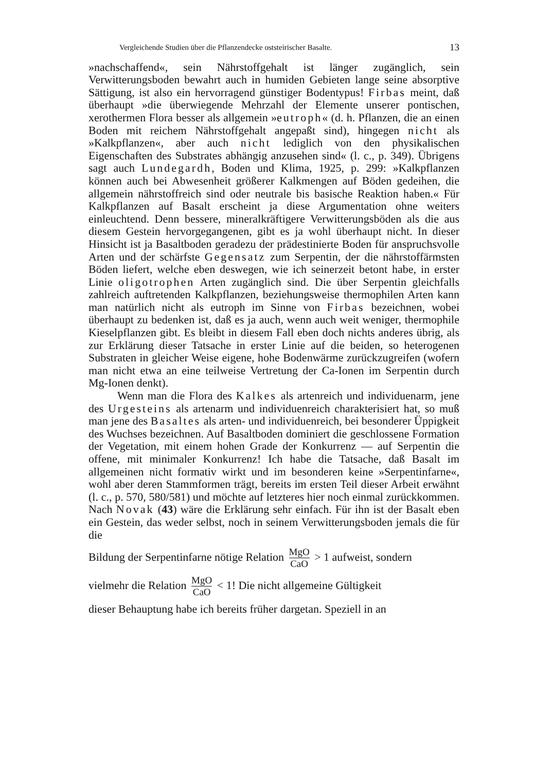Vergleichende Studien über die Pflanzendecke oststeirischer Basalte. 13
»nachschaffend«, sein Nährstoffgehalt ist länger zugänglich, sein Verwitterungsboden bewahrt auch in humiden Gebieten lange seine absorptive Sättigung, ist also ein hervorragend günstiger Bodentypus! Firbas meint, daß überhaupt »die überwiegende Mehrzahl der Elemente unserer pontischen, xerothermen Flora besser als allgemein »eutroph« (d. h. Pflanzen, die an einen Boden mit reichem Nährstoffgehalt angepaßt sind), hingegen nicht als »Kalkpflanzen«, aber auch nicht lediglich von den physikalischen Eigenschaften des Substrates abhängig anzusehen sind« (l. c., p. 349). Übrigens sagt auch Lundegardh, Boden und Klima, 1925, p. 299: »Kalkpflanzen können auch bei Abwesenheit größerer Kalkmengen auf Böden gedeihen, die allgemein nährstoffreich sind oder neutrale bis basische Reaktion haben.« Für Kalkpflanzen auf Basalt erscheint ja diese Argumentation ohne weiters einleuchtend. Denn bessere, mineralkräftigere Verwitterungsböden als die aus diesem Gestein hervorgegangenen, gibt es ja wohl überhaupt nicht. In dieser Hinsicht ist ja Basaltboden geradezu der prädestinierte Boden für anspruchsvolle Arten und der schärfste Gegensatz zum Serpentin, der die nährstoffärmsten Böden liefert, welche eben deswegen, wie ich seinerzeit betont habe, in erster Linie oligotrophen Arten zugänglich sind. Die über Serpentin gleichfalls zahlreich auftretenden Kalkpflanzen, beziehungsweise thermophilen Arten kann man natürlich nicht als eutroph im Sinne von Firbas bezeichnen, wobei überhaupt zu bedenken ist, daß es ja auch, wenn auch weit weniger, thermophile Kieselpflanzen gibt. Es bleibt in diesem Fall eben doch nichts anderes übrig, als zur Erklärung dieser Tatsache in erster Linie auf die beiden, so heterogenen Substraten in gleicher Weise eigene, hohe Bodenwärme zurückzugreifen (wofern man nicht etwa an eine teilweise Vertretung der Ca-Ionen im Serpentin durch Mg-Ionen denkt).
Wenn man die Flora des Kalkes als artenreich und individuenarm, jene des Urgesteins als artenarm und individuenreich charakterisiert hat, so muß man jene des Basaltes als arten- und individuenreich, bei besonderer Üppigkeit des Wuchses bezeichnen. Auf Basaltboden dominiert die geschlossene Formation der Vegetation, mit einem hohen Grade der Konkurrenz — auf Serpentin die offene, mit minimaler Konkurrenz! Ich habe die Tatsache, daß Basalt im allgemeinen nicht formativ wirkt und im besonderen keine »Serpentinfarne«, wohl aber deren Stammformen trägt, bereits im ersten Teil dieser Arbeit erwähnt (l. c., p. 570, 580/581) und möchte auf letzteres hier noch einmal zurückkommen. Nach Novak (43) wäre die Erklärung sehr einfach. Für ihn ist der Basalt eben ein Gestein, das weder selbst, noch in seinem Verwitterungsboden jemals die für die
Bildung der Serpentinfarne nötige Relation MgO CaO > 1 aufweist, sondern
vielmehr die Relation MgO CaO < 1! Die nicht allgemeine Gültigkeit
dieser Behauptung habe ich bereits früher dargetan. Speziell in an